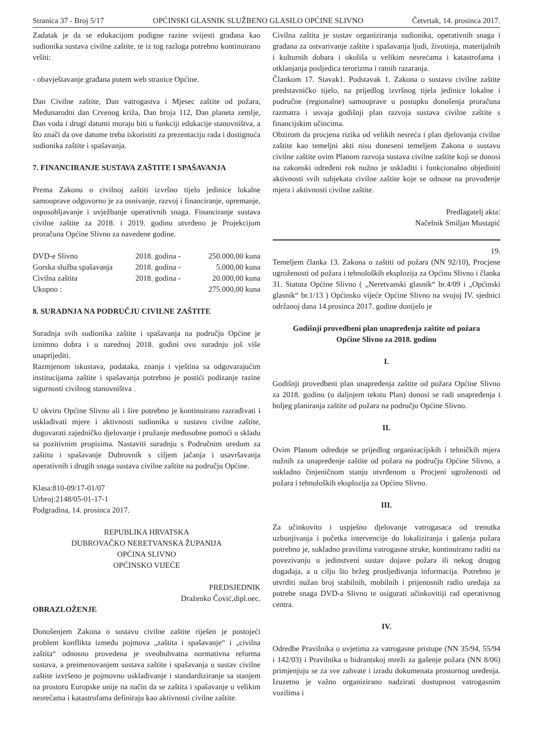Stranica 37 - Broj 5/17 OPĆINSKI GLASNIK SLUŽBENO GLASILO OPĆINE SLIVNO Četvrtak, 14. prosinca 2017.
Zadatak je da se edukacijom podigne razine svijesti građana kao sudionika sustava civilne zaštite, te iz tog razloga potrebno kontinuirano vršiti:
- obavještavanje građana putem web stranice Općine.
Dan Civilne zaštite, Dan vatrogastva i Mjesec zaštite od požara, Međunarodni dan Crvenog križa, Dan broja 112, Dan planeta zemlje, Dan voda i drugi datumi moraju biti u funkciji edukacije stanovništva, a što znači da ove datume treba iskoristiti za prezentaciju rada i dostignuća sudionika zaštite i spašavanja.
7. FINANCIRANJE SUSTAVA ZAŠTITE I SPAŠAVANJA
Prema Zakonu o civilnoj zaštiti izvršno tijelo jedinice lokalne samouprave odgovorno je za osnivanje, razvoj i financiranje, opremanje, osposobljavanje i uvježbanje operativnih snaga. Financiranje sustava civilne zaštite za 2018. i 2019. godinu utvrđeno je Projekcijom proračuna Općine Slivno za navedene godine.
| DVD-e Slivno | 2018. godina - | 250.000,00 kuna |
| Gorska služba spašavanja | 2018. godina - | 5.000,00 kuna |
| Civilna zaštita | 2018. godina - | 20.000,00 kuna |
| Ukupno : | | 275.000,00 kuna |
8. SURADNJA NA PODRUČJU CIVILNE ZAŠTITE
Suradnja svih sudionika zaštite i spašavanja na području Općine je iznimno dobra i u narednoj 2018. godini ovu suradnju još više unaprijediti.
Razmjenom iskustava, podataka, znanja i vještina sa odgovarajućim institucijama zaštite i spašavanja potrebno je postići podizanje razine sigurnosti civilnog stanovništva .
U okviru Općine Slivno ali i šire potrebno je kontinuirano razrađivati i usklađivati mjere i aktivnosti sudionika u sustavu civilne zaštite, dogovarati zajedničko djelovanje i pružanje međusobne pomoći u skladu sa pozitivnim propisima. Nastaviti suradnju s Područnim uredom za zaštitu i spašavanje Dubrovnik s ciljem jačanja i usavršavanja operativnih i drugih snaga sustava civilne zaštite na području Općine.
Klasa:810-09/17-01/07
Urbroj:2148/05-01-17-1
Podgradina, 14. prosinca 2017.
REPUBLIKA HRVATSKA
DUBROVAČKO NERETVANSKA ŽUPANIJA
OPĆINA SLIVNO
OPĆINSKO VIJEĆE
PREDSJEDNIK
Draženko Čović,dipl.oec.
OBRAZLOŽENJE
Donošenjem Zakona o sustavu civilne zaštite riješen je postojeći problem konflikta između pojmova „zaštita i spašavanje“ i „civilna zaštita“ odnosno provedena je sveobuhvatna normativna reforma sustava, a preimenovanjem sustava zaštite i spašavanja u sustav civilne zaštite izvršeno je pojmovno usklađivanje i standardiziranje sa stanjem na prostoru Europske unije na način da se zaštita i spašavanje u velikim nesrećama i katastrofama definiraju kao aktivnosti civilne zaštite.
Civilna zaštita je sustav organiziranja sudionika, operativnih snaga i građana za ostvarivanje zaštite i spašavanja ljudi, životinja, materijalnih i kulturnih dobara i okoliša u velikim nesrećama i katastrofama i otklanjanja posljedica terorizma i ratnih razaranja.
Člankom 17. Stavak1. Podstavak 1. Zakona o sustavu civilne zaštite predstavničko tijelo, na prijedlog izvršnog tijela jedinice lokalne i područne (regionalne) samouprave u postupku donošenja proračuna razmatra i usvaja godišnji plan razvoja sustava civilne zaštite s financijskim učincima.
Obzirom da procjena rizika od velikih nesreća i plan djelovanja civilne zaštite kao temeljni akti nisu doneseni temeljem Zakona o sustavu civilne zaštite ovim Planom razvoja sustava civilne zaštite koji se donosi na zakonski određeni rok nužno je uskladiti i funkcionalno objediniti aktivnosti svih subjekata civilne zaštite koje se odnose na provođenje mjera i aktivnosti civilne zaštite.
Predlagatelj akta:
Načelnik Smiljan Mustapić
19.
Temeljem članka 13. Zakona o zaštiti od požara (NN 92/10), Procjene ugroženosti od požara i tehnoloških eksplozija za Općinu Slivno i članka 31. Statuta Općine Slivno ( „Neretvanski glasnik“ br.4/09 i „Općinski glasnik“ br.1/13 ) Općinsko vijeće Općine Slivno na svojoj IV. sjednici održanoj dana 14.prosinca 2017. godine donijelo je
Godišnji provedbeni plan unapređenja zaštite od požara
Općine Slivno za 2018. godinu
I.
Godišnji provedbeni plan unapređenja zaštite od požara Općine Slivno za 2018. godinu (u daljnjem tekstu Plan) donosi se radi unapređenja i boljeg planiranja zaštite od požara na području Općine Slivno.
II.
Ovim Planom određuje se prijedlog organizacijskih i tehničkih mjera nužnih za unapređenje zaštite od požara na području Općine Slivno, a sukladno činjeničnom stanju utvrđenom u Procjeni ugroženosti od požara i tehnoloških eksplozija za Općinu Slivno.
III.
Za učinkovito i uspješno djelovanje vatrogasaca od trenutka uzbunjivanja i početka intervencije do lokaliziranja i gašenja požara potrebno je, sukladno pravilima vatrogasne struke, kontinuirano raditi na povezivanju u jedinstveni sustav dojave požara ili nekog drugog događaja, a u cilju što bržeg prosljeđivanja informacija. Potrebno je utvrditi nužan broj stabilnih, mobilnih i prijenosnih radio uređaja za potrebe snaga DVD-a Slivno te osigurati učinkovitiji rad operativnog centra.
IV.
Odredbe Pravilnika o uvjetima za vatrogasne pristupe (NN 35/94, 55/94 i 142/03) i Pravilnika o hidrantskoj mreži za gašenje požara (NN 8/06) primjenjuju se za sve zahvate i izradu dokumenata prostornog uređenja. Izuzetno je važno organizirano nadzirati dostupnost vatrogasnim vozilima i